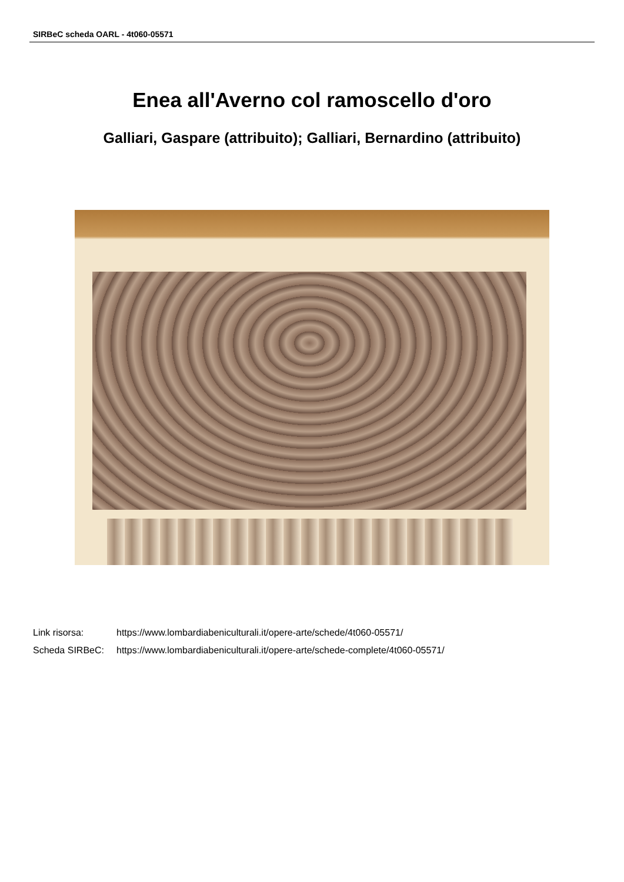SIRBeC scheda OARL - 4t060-05571
Enea all'Averno col ramoscello d'oro
Galliari, Gaspare (attribuito); Galliari, Bernardino (attribuito)
| Link risorsa: | https://www.lombardiabeniculturali.it/opere-arte/schede/4t060-05571/ |
| Scheda SIRBeC: | https://www.lombardiabeniculturali.it/opere-arte/schede-complete/4t060-05571/ |